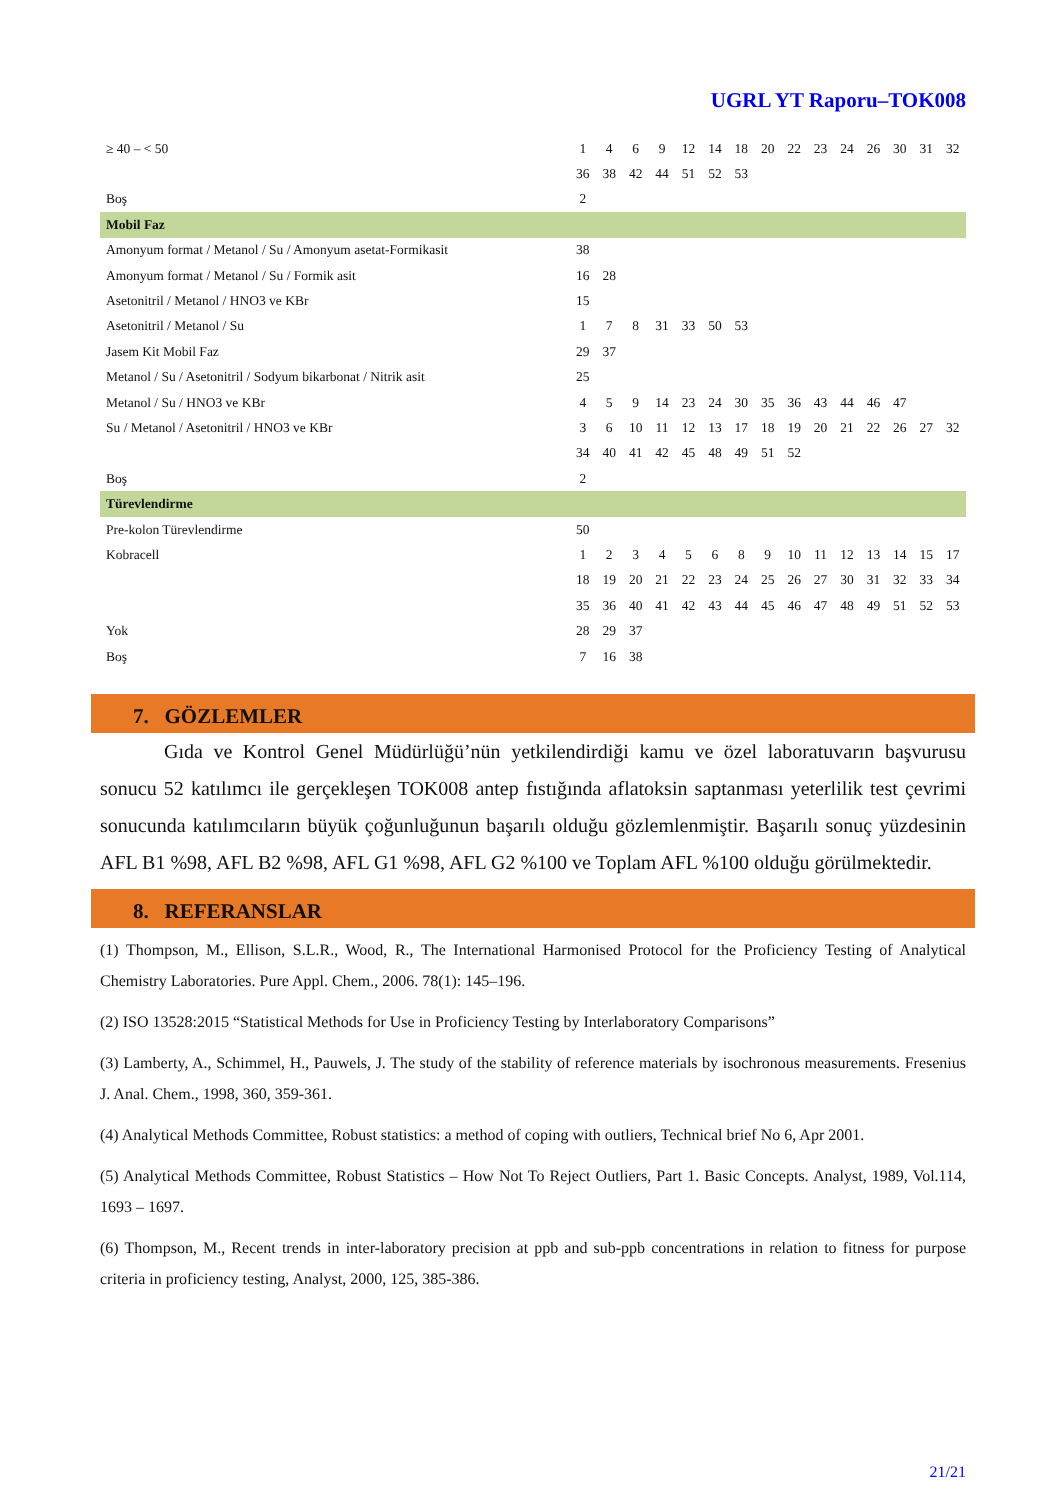UGRL YT Raporu–TOK008
| ≥ 40 – < 50 | 1 | 4 | 6 | 9 | 12 | 14 | 18 | 20 | 22 | 23 | 24 | 26 | 30 | 31 | 32 |
| | 36 | 38 | 42 | 44 | 51 | 52 | 53 | | | | | | | | |
| Boş | 2 | | | | | | | | | | | | | | |
| Mobil Faz | | | | | | | | | | | | | | | |
| Amonyum format / Metanol / Su / Amonyum asetat-Formikasit | 38 | | | | | | | | | | | | | | |
| Amonyum format / Metanol / Su / Formik asit | 16 | 28 | | | | | | | | | | | | | |
| Asetonitril / Metanol / HNO3 ve KBr | 15 | | | | | | | | | | | | | | |
| Asetonitril / Metanol / Su | 1 | 7 | 8 | 31 | 33 | 50 | 53 | | | | | | | | |
| Jasem Kit Mobil Faz | 29 | 37 | | | | | | | | | | | | | |
| Metanol / Su / Asetonitril / Sodyum bikarbonat / Nitrik asit | 25 | | | | | | | | | | | | | | |
| Metanol / Su / HNO3 ve KBr | 4 | 5 | 9 | 14 | 23 | 24 | 30 | 35 | 36 | 43 | 44 | 46 | 47 | | |
| Su / Metanol / Asetonitril / HNO3 ve KBr | 3 | 6 | 10 | 11 | 12 | 13 | 17 | 18 | 19 | 20 | 21 | 22 | 26 | 27 | 32 |
| | 34 | 40 | 41 | 42 | 45 | 48 | 49 | 51 | 52 | | | | | | |
| Boş | 2 | | | | | | | | | | | | | | |
| Türevlendirme | | | | | | | | | | | | | | | |
| Pre-kolon Türevlendirme | 50 | | | | | | | | | | | | | | |
| Kobracell | 1 | 2 | 3 | 4 | 5 | 6 | 8 | 9 | 10 | 11 | 12 | 13 | 14 | 15 | 17 |
| | 18 | 19 | 20 | 21 | 22 | 23 | 24 | 25 | 26 | 27 | 30 | 31 | 32 | 33 | 34 |
| | 35 | 36 | 40 | 41 | 42 | 43 | 44 | 45 | 46 | 47 | 48 | 49 | 51 | 52 | 53 |
| Yok | 28 | 29 | 37 | | | | | | | | | | | | |
| Boş | 7 | 16 | 38 | | | | | | | | | | | | |
7. GÖZLEMLER
Gıda ve Kontrol Genel Müdürlüğü’nün yetkilendirdiği kamu ve özel laboratuvarın başvurusu sonucu 52 katılımcı ile gerçekleşen TOK008 antep fıstığında aflatoksin saptanması yeterlilik test çevrimi sonucunda katılımcıların büyük çoğunluğunun başarılı olduğu gözlemlenmiştir. Başarılı sonuç yüzdesinin AFL B1 %98, AFL B2 %98, AFL G1 %98, AFL G2 %100 ve Toplam AFL %100 olduğu görülmektedir.
8. REFERANSLAR
(1) Thompson, M., Ellison, S.L.R., Wood, R., The International Harmonised Protocol for the Proficiency Testing of Analytical Chemistry Laboratories. Pure Appl. Chem., 2006. 78(1): 145–196.
(2) ISO 13528:2015 “Statistical Methods for Use in Proficiency Testing by Interlaboratory Comparisons”
(3) Lamberty, A., Schimmel, H., Pauwels, J. The study of the stability of reference materials by isochronous measurements. Fresenius J. Anal. Chem., 1998, 360, 359-361.
(4) Analytical Methods Committee, Robust statistics: a method of coping with outliers, Technical brief No 6, Apr 2001.
(5) Analytical Methods Committee, Robust Statistics – How Not To Reject Outliers, Part 1. Basic Concepts. Analyst, 1989, Vol.114, 1693 – 1697.
(6) Thompson, M., Recent trends in inter-laboratory precision at ppb and sub-ppb concentrations in relation to fitness for purpose criteria in proficiency testing, Analyst, 2000, 125, 385-386.
21/21